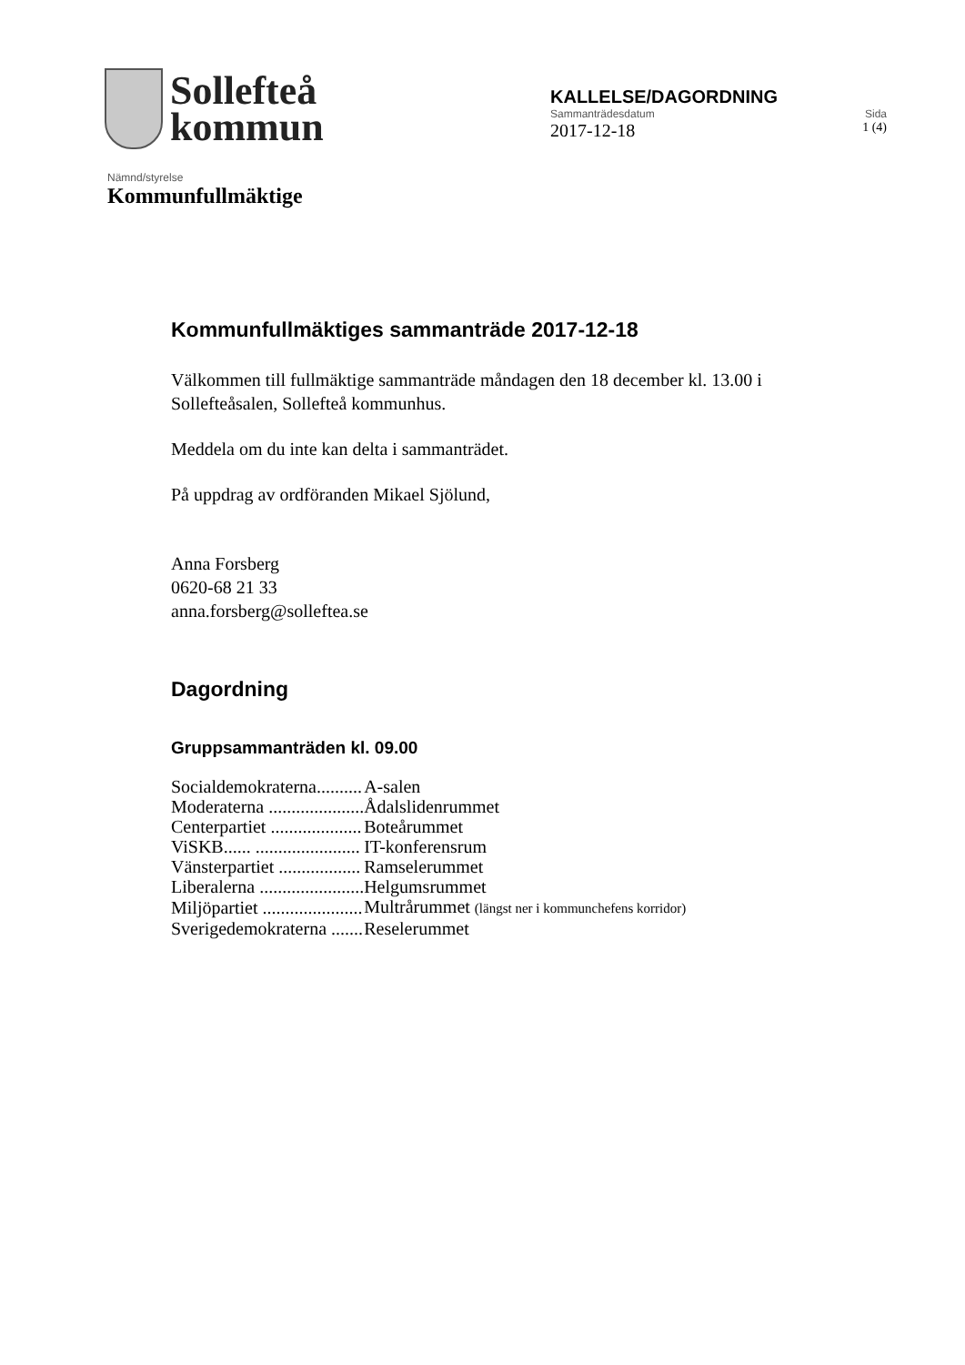Sollefteå
kommun
KALLELSE/DAGORDNING
Sammanträdesdatum Sida
2017-12-18 1 (4)
Nämnd/styrelse
Kommunfullmäktige
Kommunfullmäktiges sammanträde 2017-12-18
Välkommen till fullmäktige sammanträde måndagen den 18 december kl. 13.00 i Sollefteåsalen, Sollefteå kommunhus.
Meddela om du inte kan delta i sammanträdet.
På uppdrag av ordföranden Mikael Sjölund,
Anna Forsberg
0620-68 21 33
anna.forsberg@solleftea.se
Dagordning
Gruppsammanträden kl. 09.00
| Socialdemokraterna.......... | A-salen |
| Moderaterna ..................... | Ådalslidenrummet |
| Centerpartiet .................... | Boteårummet |
| ViSKB...... ....................... | IT-konferensrum |
| Vänsterpartiet .................. | Ramselerummet |
| Liberalerna ....................... | Helgumsrummet |
| Miljöpartiet ...................... | Multrårummet (längst ner i kommunchefens korridor) |
| Sverigedemokraterna ....... | Reselerummet |